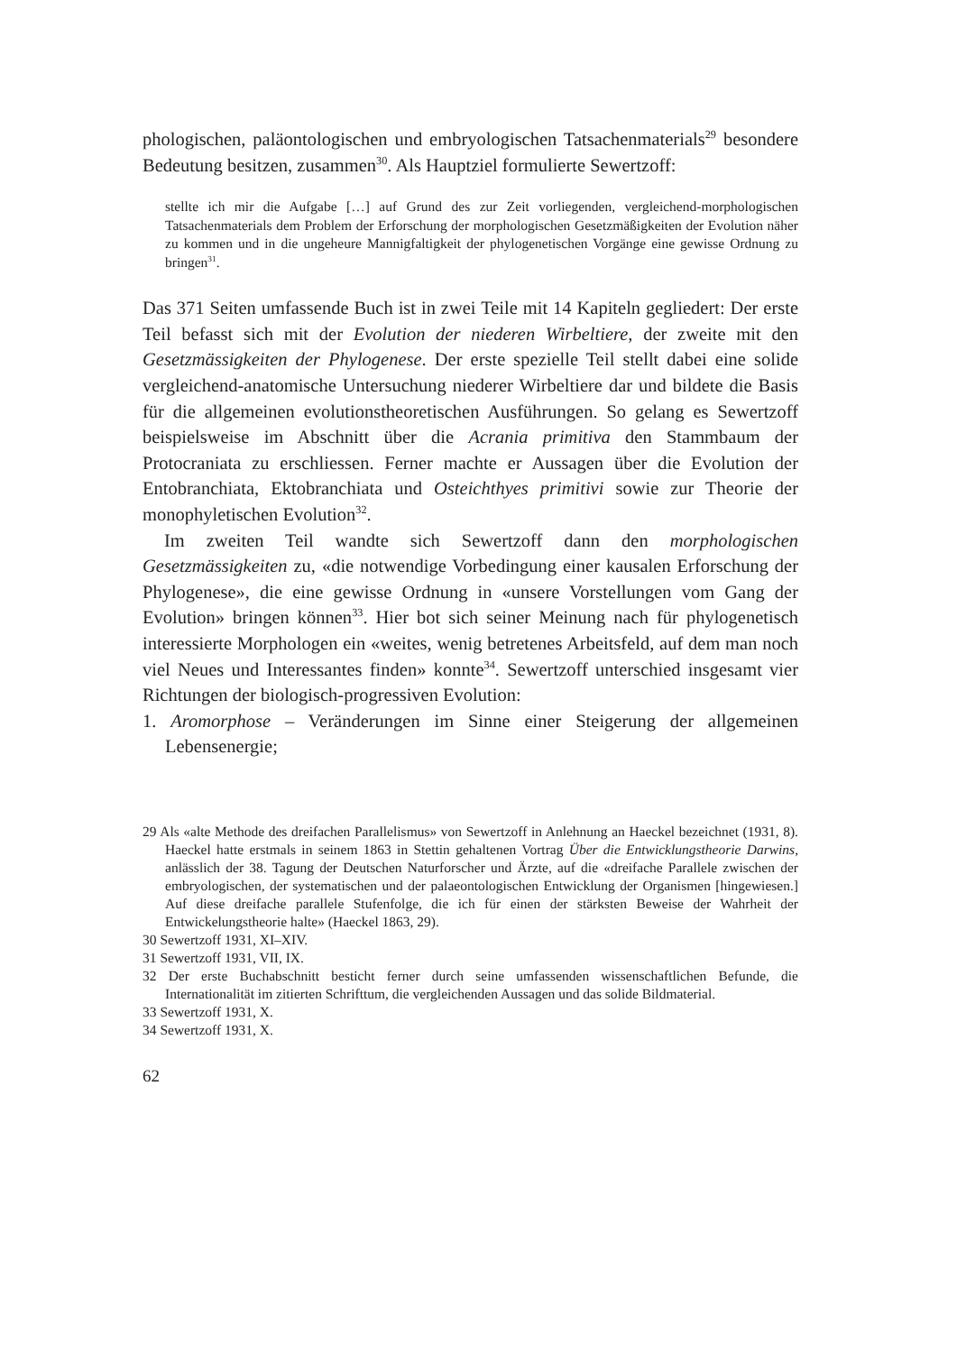phologischen, paläontologischen und embryologischen Tatsachenmaterials<sup>29</sup> besondere Bedeutung besitzen, zusammen<sup>30</sup>. Als Hauptziel formulierte Sewertzoff:
stellte ich mir die Aufgabe […] auf Grund des zur Zeit vorliegenden, vergleichend-morphologischen Tatsachenmaterials dem Problem der Erforschung der morphologischen Gesetzmäßigkeiten der Evolution näher zu kommen und in die ungeheure Mannigfaltigkeit der phylogenetischen Vorgänge eine gewisse Ordnung zu bringen<sup>31</sup>.
Das 371 Seiten umfassende Buch ist in zwei Teile mit 14 Kapiteln gegliedert: Der erste Teil befasst sich mit der Evolution der niederen Wirbeltiere, der zweite mit den Gesetzmässigkeiten der Phylogenese. Der erste spezielle Teil stellt dabei eine solide vergleichend-anatomische Untersuchung niederer Wirbeltiere dar und bildete die Basis für die allgemeinen evolutionstheoretischen Ausführungen. So gelang es Sewertzoff beispielsweise im Abschnitt über die Acrania primitiva den Stammbaum der Protocraniata zu erschliessen. Ferner machte er Aussagen über die Evolution der Entobranchiata, Ektobranchiata und Osteichthyes primitivi sowie zur Theorie der monophyletischen Evolution<sup>32</sup>.
Im zweiten Teil wandte sich Sewertzoff dann den morphologischen Gesetzmässigkeiten zu, «die notwendige Vorbedingung einer kausalen Erforschung der Phylogenese», die eine gewisse Ordnung in «unsere Vorstellungen vom Gang der Evolution» bringen können<sup>33</sup>. Hier bot sich seiner Meinung nach für phylogenetisch interessierte Morphologen ein «weites, wenig betretenes Arbeitsfeld, auf dem man noch viel Neues und Interessantes finden» konnte<sup>34</sup>. Sewertzoff unterschied insgesamt vier Richtungen der biologisch-progressiven Evolution:
1. Aromorphose – Veränderungen im Sinne einer Steigerung der allgemeinen Lebensenergie;
29 Als «alte Methode des dreifachen Parallelismus» von Sewertzoff in Anlehnung an Haeckel bezeichnet (1931, 8). Haeckel hatte erstmals in seinem 1863 in Stettin gehaltenen Vortrag Über die Entwicklungstheorie Darwins, anlässlich der 38. Tagung der Deutschen Naturforscher und Ärzte, auf die «dreifache Parallele zwischen der embryologischen, der systematischen und der palaeontologischen Entwicklung der Organismen [hingewiesen.] Auf diese dreifache parallele Stufenfolge, die ich für einen der stärksten Beweise der Wahrheit der Entwickelungstheorie halte» (Haeckel 1863, 29).
30 Sewertzoff 1931, XI–XIV.
31 Sewertzoff 1931, VII, IX.
32 Der erste Buchabschnitt besticht ferner durch seine umfassenden wissenschaftlichen Befunde, die Internationalität im zitierten Schrifttum, die vergleichenden Aussagen und das solide Bildmaterial.
33 Sewertzoff 1931, X.
34 Sewertzoff 1931, X.
62